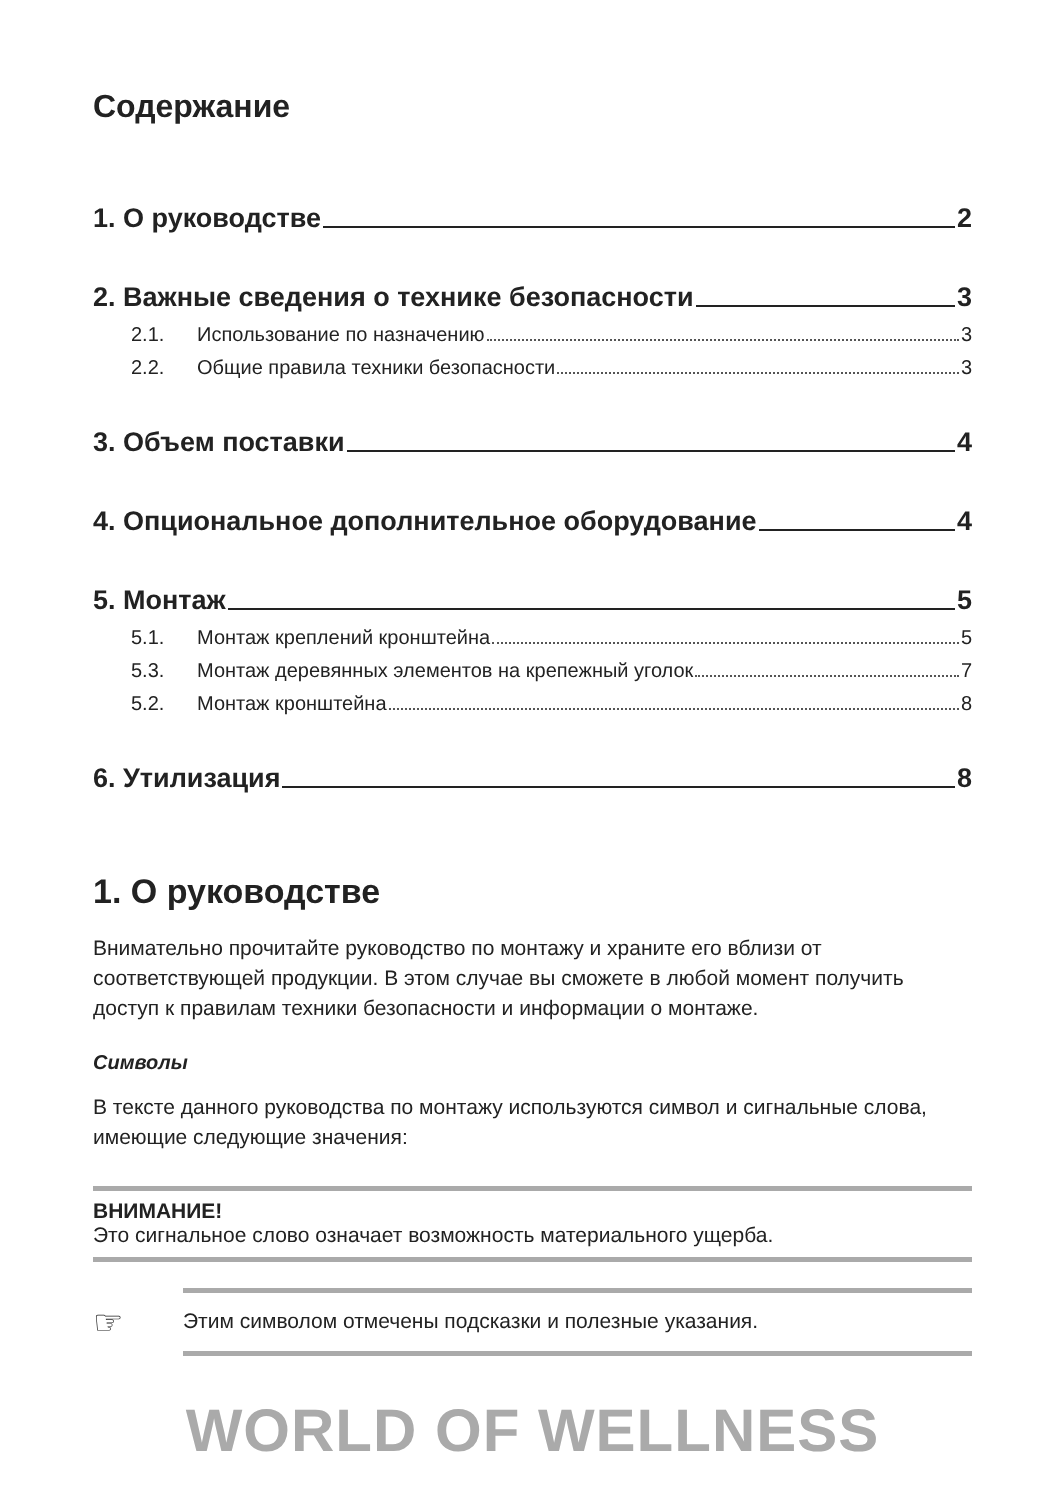Содержание
1. О руководстве 2
2. Важные сведения о технике безопасности 3
2.1. Использование по назначению 3
2.2. Общие правила техники безопасности 3
3. Объем поставки 4
4. Опциональное дополнительное оборудование 4
5. Монтаж 5
5.1. Монтаж креплений кронштейна 5
5.3. Монтаж деревянных элементов на крепежный уголок 7
5.2. Монтаж кронштейна 8
6. Утилизация 8
1. О руководстве
Внимательно прочитайте руководство по монтажу и храните его вблизи от соответствующей продукции. В этом случае вы сможете в любой момент получить доступ к правилам техники безопасности и информации о монтаже.
Символы
В тексте данного руководства по монтажу используются символ и сигнальные слова, имеющие следующие значения:
ВНИМАНИЕ!
Это сигнальное слово означает возможность материального ущерба.
☞ Этим символом отмечены подсказки и полезные указания.
WORLD OF WELLNESS